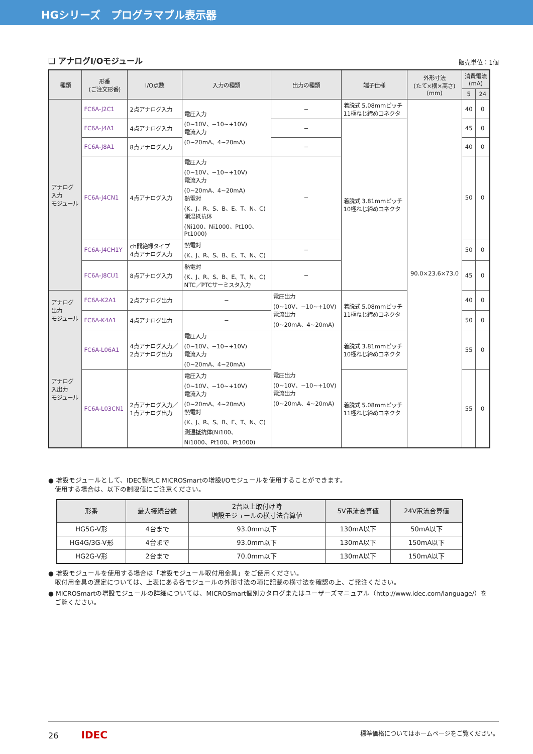HGシリーズ　プログラマブル表示器
❏ アナログI/Oモジュール
販売単位：1個
| 種類 | 形番 (ご注文形番) | I/O点数 | 入力の種類 | 出力の種類 | 端子仕様 | 外形寸法 (たて×横×高さ) (mm) | 消費電流 (mA) | |
| --- | --- | --- | --- | --- | --- | --- | --- | --- |
| | | | | | | | 5 | 24 |
| アナログ 入力 モジュール | FC6A-J2C1 | 2点アナログ入力 | 電圧入力 (0~10V、−10~+10V) 電流入力 (0~20mA、4~20mA) | − | 着脱式 5.08mmピッチ 11極ねじ締めコネクタ | 90.0×23.6×73.0 | 40 | 0 |
| | FC6A-J4A1 | 4点アナログ入力 | | − | 着脱式 3.81mmピッチ 10極ねじ締めコネクタ | | 45 | 0 |
| | FC6A-J8A1 | 8点アナログ入力 | | − | | | 40 | 0 |
| | FC6A-J4CN1 | 4点アナログ入力 | 電圧入力 (0~10V、−10~+10V) 電流入力 (0~20mA、4~20mA) 熱電対 (K、J、R、S、B、E、T、N、C) 測温抵抗体 (Ni100、Ni1000、Pt100、 Pt1000) | − | | | 50 | 0 |
| | FC6A-J4CH1Y | ch間絶縁タイプ 4点アナログ入力 | 熱電対 (K、J、R、S、B、E、T、N、C) | − | | | 50 | 0 |
| | FC6A-J8CU1 | 8点アナログ入力 | 熱電対 (K、J、R、S、B、E、T、N、C) NTC／PTCサーミスタ入力 | − | | | 45 | 0 |
| アナログ 出力 モジュール | FC6A-K2A1 | 2点アナログ出力 | − | 電圧出力 (0~10V、−10~+10V) 電流出力 (0~20mA、4~20mA) | 着脱式 5.08mmピッチ 11極ねじ締めコネクタ | | 40 | 0 |
| | FC6A-K4A1 | 4点アナログ出力 | − | | | | 50 | 0 |
| アナログ 入出力 モジュール | FC6A-L06A1 | 4点アナログ入力／ 2点アナログ出力 | 電圧入力 (0~10V、−10~+10V) 電流入力 (0~20mA、4~20mA) | 電圧出力 (0~10V、−10~+10V) 電流出力 (0~20mA、4~20mA) | 着脱式 3.81mmピッチ 10極ねじ締めコネクタ | | 55 | 0 |
| | FC6A-L03CN1 | 2点アナログ入力／ 1点アナログ出力 | 電圧入力 (0~10V、−10~+10V) 電流入力 (0~20mA、4~20mA) 熱電対 (K、J、R、S、B、E、T、N、C) 測温抵抗体(Ni100、 Ni1000、Pt100、Pt1000) | | 着脱式 5.08mmピッチ 11極ねじ締めコネクタ | | 55 | 0 |
● 増設モジュールとして、IDEC製PLC MICROSmartの増設I/Oモジュールを使用することができます。
　使用する場合は、以下の制限値にご注意ください。
| 形番 | 最大接続台数 | 2台以上取付け時 増設モジュールの横寸法合算値 | 5V電流合算値 | 24V電流合算値 |
| --- | --- | --- | --- | --- |
| HG5G-V形 | 4台まで | 93.0mm以下 | 130mA以下 | 50mA以下 |
| HG4G/3G-V形 | 4台まで | 93.0mm以下 | 130mA以下 | 150mA以下 |
| HG2G-V形 | 2台まで | 70.0mm以下 | 130mA以下 | 150mA以下 |
● 増設モジュールを使用する場合は「増設モジュール取付用金具」をご使用ください。
　取付用金具の選定については、上表にある各モジュールの外形寸法の項に記載の横寸法を確認の上、ご発注ください。
● MICROSmartの増設モジュールの詳細については、MICROSmart個別カタログまたはユーザーズマニュアル（http://www.idec.com/language/）を
　ご覧ください。
26 IDEC 標準価格についてはホームページをご覧ください。